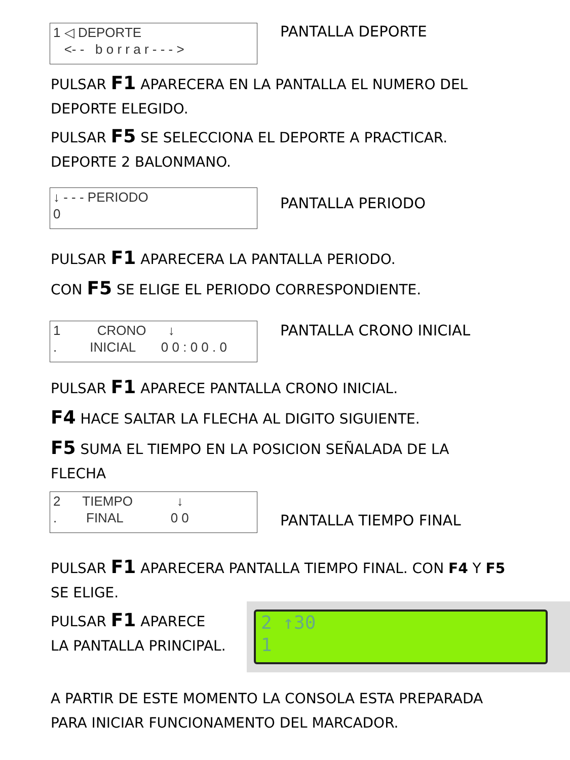1 ◁ DEPORTE <- - b o r r a r - - - >
PANTALLA DEPORTE
PULSAR F1 APARECERA EN LA PANTALLA EL NUMERO DEL
DEPORTE ELEGIDO.
PULSAR F5 SE SELECCIONA EL DEPORTE A PRACTICAR.
DEPORTE 2 BALONMANO.
↓ - - - PERIODO 0
PANTALLA PERIODO
PULSAR F1 APARECERA LA PANTALLA PERIODO.
CON F5 SE ELIGE EL PERIODO CORRESPONDIENTE.
1 CRONO ↓ . INICIAL 0 0 : 0 0 . 0
PANTALLA CRONO INICIAL
PULSAR F1 APARECE PANTALLA CRONO INICIAL.
F4 HACE SALTAR LA FLECHA AL DIGITO SIGUIENTE.
F5 SUMA EL TIEMPO EN LA POSICION SEÑALADA DE LA
FLECHA
2 TIEMPO ↓ . FINAL 0 0
PANTALLA TIEMPO FINAL
PULSAR F1 APARECERA PANTALLA TIEMPO FINAL. CON F4 Y F5
SE ELIGE.
PULSAR F1 APARECE
LA PANTALLA PRINCIPAL.
2 ↑30 1
A PARTIR DE ESTE MOMENTO LA CONSOLA ESTA PREPARADA
PARA INICIAR FUNCIONAMENTO DEL MARCADOR.